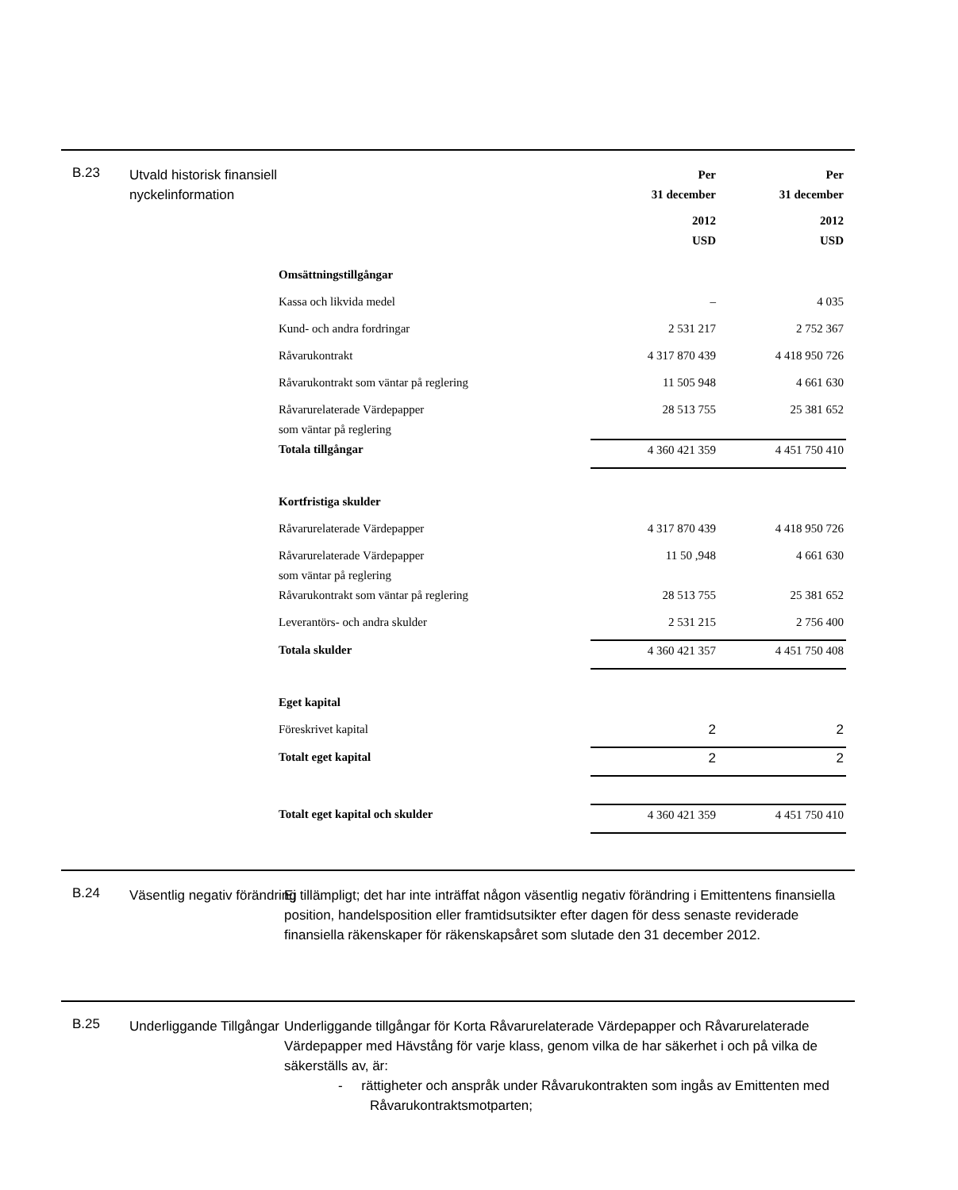B.23
Utvald historisk finansiell nyckelinformation
| | Per 31 december | Per 31 december |
| --- | --- | --- |
| | 2012 USD | 2012 USD |
| Omsättningstillgångar | | |
| Kassa och likvida medel | – | 4 035 |
| Kund- och andra fordringar | 2 531 217 | 2 752 367 |
| Råvarukontrakt | 4 317 870 439 | 4 418 950 726 |
| Råvarukontrakt som väntar på reglering | 11 505 948 | 4 661 630 |
| Råvarurelaterade Värdepapper som väntar på reglering | 28 513 755 | 25 381 652 |
| Totala tillgångar | 4 360 421 359 | 4 451 750 410 |
| Kortfristiga skulder | | |
| Råvarurelaterade Värdepapper | 4 317 870 439 | 4 418 950 726 |
| Råvarurelaterade Värdepapper som väntar på reglering | 11 50 ,948 | 4 661 630 |
| Råvarukontrakt som väntar på reglering | 28 513 755 | 25 381 652 |
| Leverantörs- och andra skulder | 2 531 215 | 2 756 400 |
| Totala skulder | 4 360 421 357 | 4 451 750 408 |
| Eget kapital | | |
| Föreskrivet kapital | 2 | 2 |
| Totalt eget kapital | 2 | 2 |
| Totalt eget kapital och skulder | 4 360 421 359 | 4 451 750 410 |
B.24
Väsentlig negativ förändring
Ej tillämpligt; det har inte inträffat någon väsentlig negativ förändring i Emittentens finansiella position, handelsposition eller framtidsutsikter efter dagen för dess senaste reviderade finansiella räkenskaper för räkenskapsåret som slutade den 31 december 2012.
B.25
Underliggande Tillgångar
Underliggande tillgångar för Korta Råvarurelaterade Värdepapper och Råvarurelaterade Värdepapper med Hävstång för varje klass, genom vilka de har säkerhet i och på vilka de säkerställs av, är:
- rättigheter och anspråk under Råvarukontrakten som ingås av Emittenten med Råvarukontraktsmotparten;